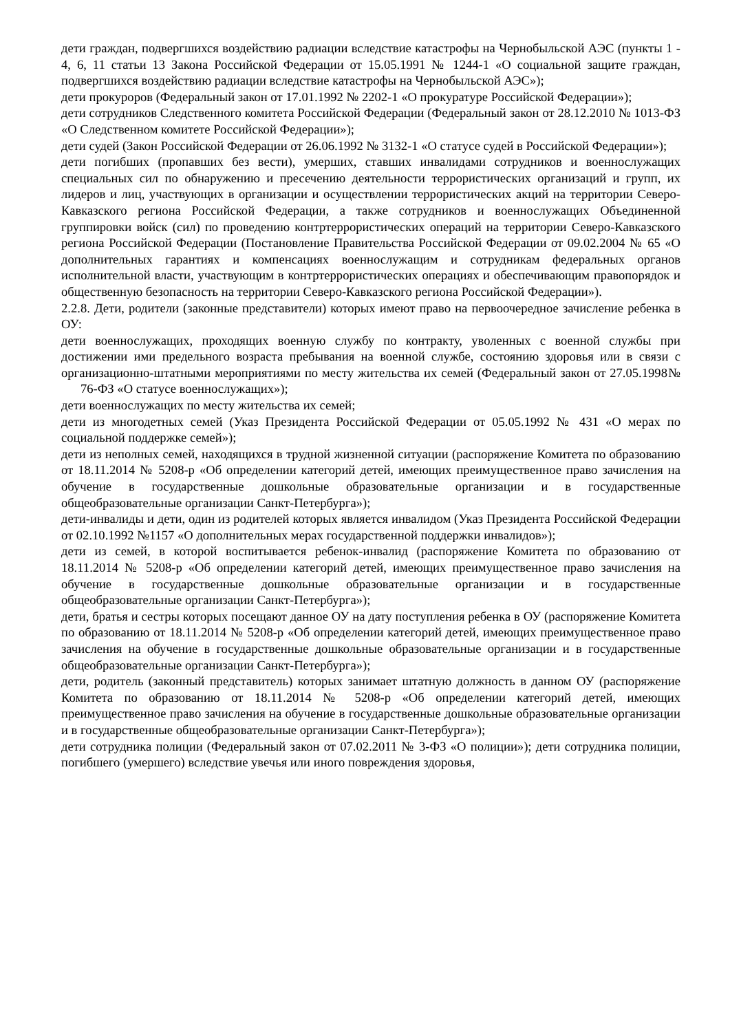дети граждан, подвергшихся воздействию радиации вследствие катастрофы на Чернобыльской АЭС (пункты 1 - 4, 6, 11 статьи 13 Закона Российской Федерации от 15.05.1991 № 1244-1 «О социальной защите граждан, подвергшихся воздействию радиации вследствие катастрофы на Чернобыльской АЭС»);
дети прокуроров (Федеральный закон от 17.01.1992 № 2202-1 «О прокуратуре Российской Федерации»);
дети сотрудников Следственного комитета Российской Федерации (Федеральный закон от 28.12.2010 № 1013-ФЗ «О Следственном комитете Российской Федерации»);
дети судей (Закон Российской Федерации от 26.06.1992 № 3132-1 «О статусе судей в Российской Федерации»);
дети погибших (пропавших без вести), умерших, ставших инвалидами сотрудников и военнослужащих специальных сил по обнаружению и пресечению деятельности террористических организаций и групп, их лидеров и лиц, участвующих в организации и осуществлении террористических акций на территории Северо-Кавказского региона Российской Федерации, а также сотрудников и военнослужащих Объединенной группировки войск (сил) по проведению контртеррористических операций на территории Северо-Кавказского региона Российской Федерации (Постановление Правительства Российской Федерации от 09.02.2004 № 65 «О дополнительных гарантиях и компенсациях военнослужащим и сотрудникам федеральных органов исполнительной власти, участвующим в контртеррористических операциях и обеспечивающим правопорядок и общественную безопасность на территории Северо-Кавказского региона Российской Федерации»).
2.2.8. Дети, родители (законные представители) которых имеют право на первоочередное зачисление ребенка в ОУ:
дети военнослужащих, проходящих военную службу по контракту, уволенных с военной службы при достижении ими предельного возраста пребывания на военной службе, состоянию здоровья или в связи с организационно-штатными мероприятиями по месту жительства их семей (Федеральный закон от 27.05.1998№ 76-ФЗ «О статусе военнослужащих»);
дети военнослужащих по месту жительства их семей;
дети из многодетных семей (Указ Президента Российской Федерации от 05.05.1992 № 431 «О мерах по социальной поддержке семей»);
дети из неполных семей, находящихся в трудной жизненной ситуации (распоряжение Комитета по образованию от 18.11.2014 № 5208-р «Об определении категорий детей, имеющих преимущественное право зачисления на обучение в государственные дошкольные образовательные организации и в государственные общеобразовательные организации Санкт-Петербурга»);
дети-инвалиды и дети, один из родителей которых является инвалидом (Указ Президента Российской Федерации от 02.10.1992 №1157 «О дополнительных мерах государственной поддержки инвалидов»);
дети из семей, в которой воспитывается ребенок-инвалид (распоряжение Комитета по образованию от 18.11.2014 № 5208-р «Об определении категорий детей, имеющих преимущественное право зачисления на обучение в государственные дошкольные образовательные организации и в государственные общеобразовательные организации Санкт-Петербурга»);
дети, братья и сестры которых посещают данное ОУ на дату поступления ребенка в ОУ (распоряжение Комитета по образованию от 18.11.2014 № 5208-р «Об определении категорий детей, имеющих преимущественное право зачисления на обучение в государственные дошкольные образовательные организации и в государственные общеобразовательные организации Санкт-Петербурга»);
дети, родитель (законный представитель) которых занимает штатную должность в данном ОУ (распоряжение Комитета по образованию от 18.11.2014 № 5208-р «Об определении категорий детей, имеющих преимущественное право зачисления на обучение в государственные дошкольные образовательные организации и в государственные общеобразовательные организации Санкт-Петербурга»);
дети сотрудника полиции (Федеральный закон от 07.02.2011 № 3-ФЗ «О полиции»); дети сотрудника полиции, погибшего (умершего) вследствие увечья или иного повреждения здоровья,